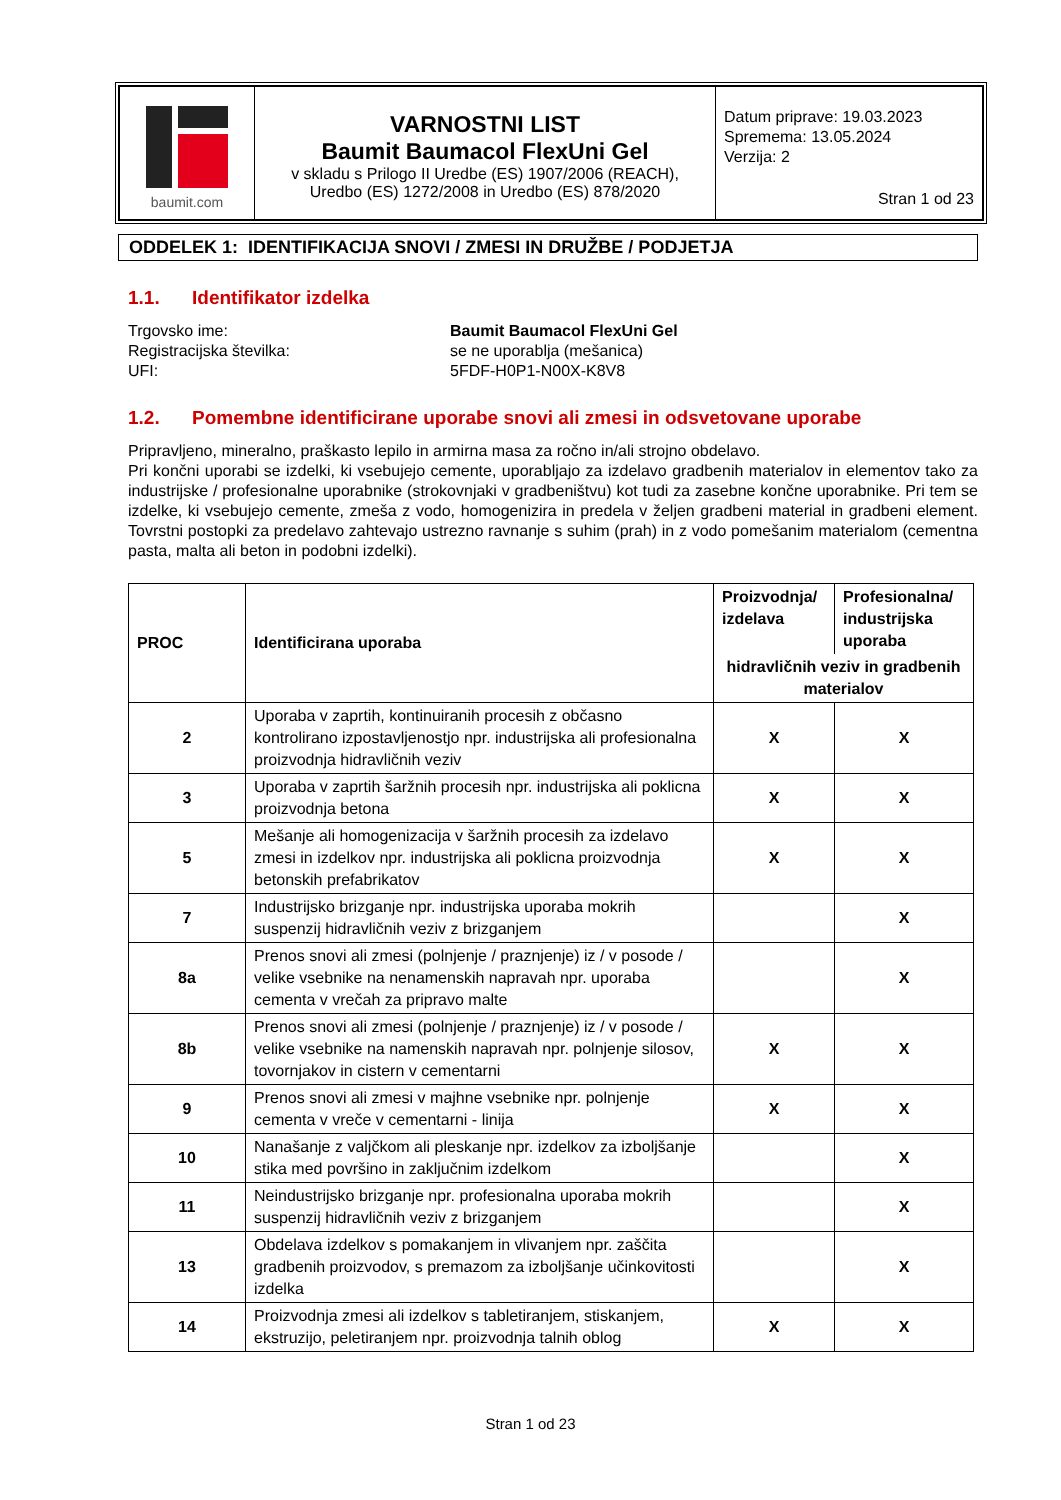| baumit.com | VARNOSTNI LIST Baumit Baumacol FlexUni Gel v skladu s Prilogo II Uredbe (ES) 1907/2006 (REACH), Uredbo (ES) 1272/2008 in Uredbo (ES) 878/2020 | Datum priprave: 19.03.2023 Spremema: 13.05.2024 Verzija: 2 Stran 1 od 23 |
ODDELEK 1: IDENTIFIKACIJA SNOVI / ZMESI IN DRUŽBE / PODJETJA
1.1. Identifikator izdelka
| Trgovsko ime: | Baumit Baumacol FlexUni Gel |
| Registracijska številka: | se ne uporablja (mešanica) |
| UFI: | 5FDF-H0P1-N00X-K8V8 |
1.2. Pomembne identificirane uporabe snovi ali zmesi in odsvetovane uporabe
Pripravljeno, mineralno, praškasto lepilo in armirna masa za ročno in/ali strojno obdelavo.
Pri končni uporabi se izdelki, ki vsebujejo cemente, uporabljajo za izdelavo gradbenih materialov in elementov tako za industrijske / profesionalne uporabnike (strokovnjaki v gradbeništvu) kot tudi za zasebne končne uporabnike. Pri tem se izdelke, ki vsebujejo cemente, zmeša z vodo, homogenizira in predela v željen gradbeni material in gradbeni element. Tovrstni postopki za predelavo zahtevajo ustrezno ravnanje s suhim (prah) in z vodo pomešanim materialom (cementna pasta, malta ali beton in podobni izdelki).
| PROC | Identificirana uporaba | Proizvodnja/ izdelava | Profesionalna/ industrijska uporaba |
| --- | --- | --- | --- |
| | | hidravličnih veziv in gradbenih materialov | |
| 2 | Uporaba v zaprtih, kontinuiranih procesih z občasno kontrolirano izpostavljenostjo npr. industrijska ali profesionalna proizvodnja hidravličnih veziv | X | X |
| 3 | Uporaba v zaprtih šaržnih procesih npr. industrijska ali poklicna proizvodnja betona | X | X |
| 5 | Mešanje ali homogenizacija v šaržnih procesih za izdelavo zmesi in izdelkov npr. industrijska ali poklicna proizvodnja betonskih prefabrikatov | X | X |
| 7 | Industrijsko brizganje npr. industrijska uporaba mokrih suspenzij hidravličnih veziv z brizganjem | | X |
| 8a | Prenos snovi ali zmesi (polnjenje / praznjenje) iz / v posode / velike vsebnike na nenamenskih napravah npr. uporaba cementa v vrečah za pripravo malte | | X |
| 8b | Prenos snovi ali zmesi (polnjenje / praznjenje) iz / v posode / velike vsebnike na namenskih napravah npr. polnjenje silosov, tovornjakov in cistern v cementarni | X | X |
| 9 | Prenos snovi ali zmesi v majhne vsebnike npr. polnjenje cementa v vreče v cementarni - linija | X | X |
| 10 | Nanašanje z valjčkom ali pleskanje npr. izdelkov za izboljšanje stika med površino in zaključnim izdelkom | | X |
| 11 | Neindustrijsko brizganje npr. profesionalna uporaba mokrih suspenzij hidravličnih veziv z brizganjem | | X |
| 13 | Obdelava izdelkov s pomakanjem in vlivanjem npr. zaščita gradbenih proizvodov, s premazom za izboljšanje učinkovitosti izdelka | | X |
| 14 | Proizvodnja zmesi ali izdelkov s tabletiranjem, stiskanjem, ekstruzijo, peletiranjem npr. proizvodnja talnih oblog | X | X |
Stran 1 od 23